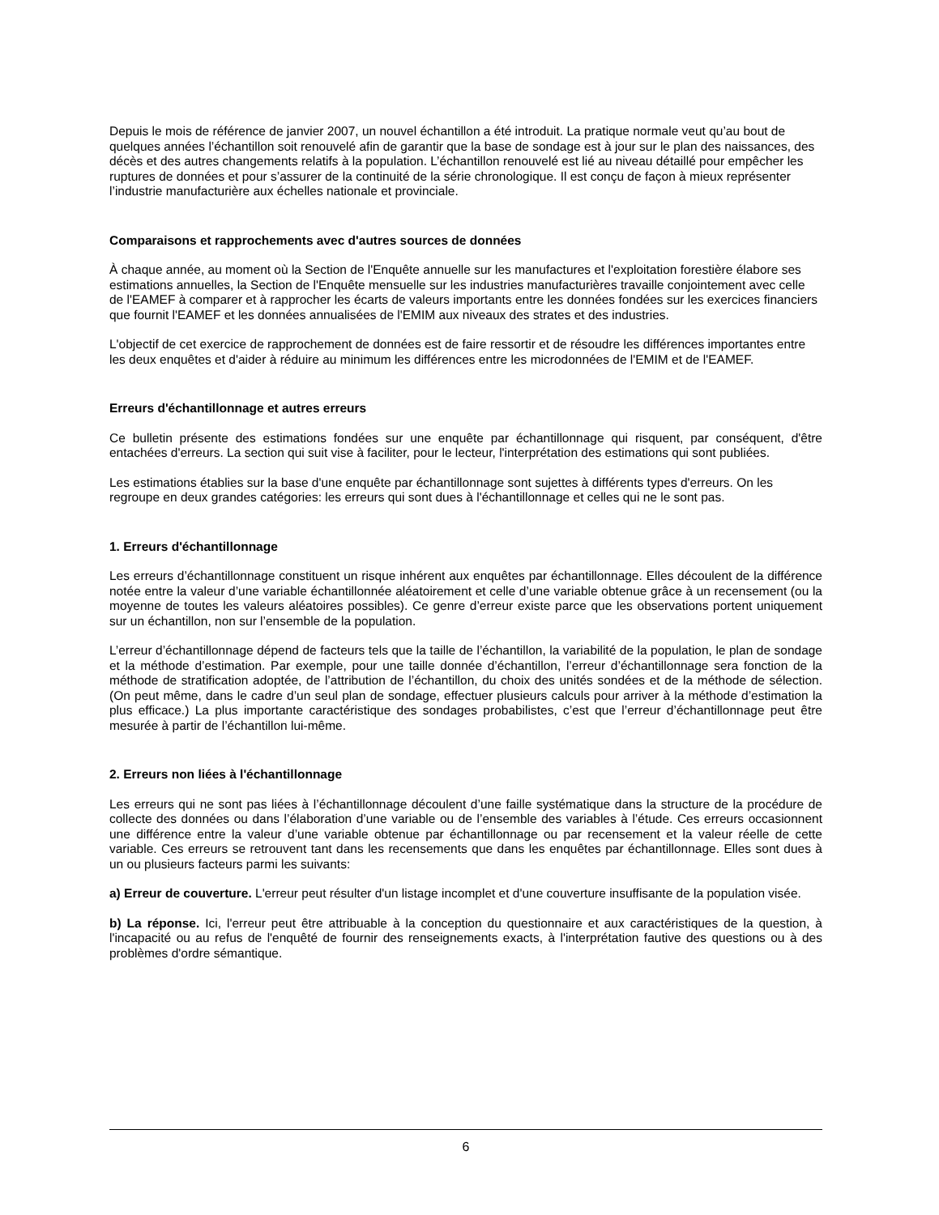Depuis le mois de référence de janvier 2007, un nouvel échantillon a été introduit. La pratique normale veut qu’au bout de quelques années l’échantillon soit renouvelé afin de garantir que la base de sondage est à jour sur le plan des naissances, des décès et des autres changements relatifs à la population. L’échantillon renouvelé est lié au niveau détaillé pour empêcher les ruptures de données et pour s’assurer de la continuité de la série chronologique. Il est conçu de façon à mieux représenter l’industrie manufacturière aux échelles nationale et provinciale.
Comparaisons et rapprochements avec d'autres sources de données
À chaque année, au moment où la Section de l'Enquête annuelle sur les manufactures et l'exploitation forestière élabore ses estimations annuelles, la Section de l'Enquête mensuelle sur les industries manufacturières travaille conjointement avec celle de l'EAMEF à comparer et à rapprocher les écarts de valeurs importants entre les données fondées sur les exercices financiers que fournit l'EAMEF et les données annualisées de l'EMIM aux niveaux des strates et des industries.
L'objectif de cet exercice de rapprochement de données est de faire ressortir et de résoudre les différences importantes entre les deux enquêtes et d'aider à réduire au minimum les différences entre les microdonnées de l'EMIM et de l'EAMEF.
Erreurs d'échantillonnage et autres erreurs
Ce bulletin présente des estimations fondées sur une enquête par échantillonnage qui risquent, par conséquent, d'être entachées d'erreurs. La section qui suit vise à faciliter, pour le lecteur, l'interprétation des estimations qui sont publiées.
Les estimations établies sur la base d'une enquête par échantillonnage sont sujettes à différents types d'erreurs. On les regroupe en deux grandes catégories: les erreurs qui sont dues à l'échantillonnage et celles qui ne le sont pas.
1. Erreurs d'échantillonnage
Les erreurs d’échantillonnage constituent un risque inhérent aux enquêtes par échantillonnage. Elles découlent de la différence notée entre la valeur d’une variable échantillonnée aléatoirement et celle d’une variable obtenue grâce à un recensement (ou la moyenne de toutes les valeurs aléatoires possibles). Ce genre d’erreur existe parce que les observations portent uniquement sur un échantillon, non sur l’ensemble de la population.
L’erreur d’échantillonnage dépend de facteurs tels que la taille de l’échantillon, la variabilité de la population, le plan de sondage et la méthode d’estimation. Par exemple, pour une taille donnée d’échantillon, l’erreur d’échantillonnage sera fonction de la méthode de stratification adoptée, de l’attribution de l’échantillon, du choix des unités sondées et de la méthode de sélection. (On peut même, dans le cadre d’un seul plan de sondage, effectuer plusieurs calculs pour arriver à la méthode d’estimation la plus efficace.) La plus importante caractéristique des sondages probabilistes, c’est que l’erreur d’échantillonnage peut être mesurée à partir de l’échantillon lui-même.
2. Erreurs non liées à l'échantillonnage
Les erreurs qui ne sont pas liées à l’échantillonnage découlent d’une faille systématique dans la structure de la procédure de collecte des données ou dans l’élaboration d’une variable ou de l’ensemble des variables à l’étude. Ces erreurs occasionnent une différence entre la valeur d’une variable obtenue par échantillonnage ou par recensement et la valeur réelle de cette variable. Ces erreurs se retrouvent tant dans les recensements que dans les enquêtes par échantillonnage. Elles sont dues à un ou plusieurs facteurs parmi les suivants:
a) Erreur de couverture. L'erreur peut résulter d'un listage incomplet et d'une couverture insuffisante de la population visée.
b) La réponse. Ici, l'erreur peut être attribuable à la conception du questionnaire et aux caractéristiques de la question, à l'incapacité ou au refus de l'enquêté de fournir des renseignements exacts, à l'interprétation fautive des questions ou à des problèmes d'ordre sémantique.
6